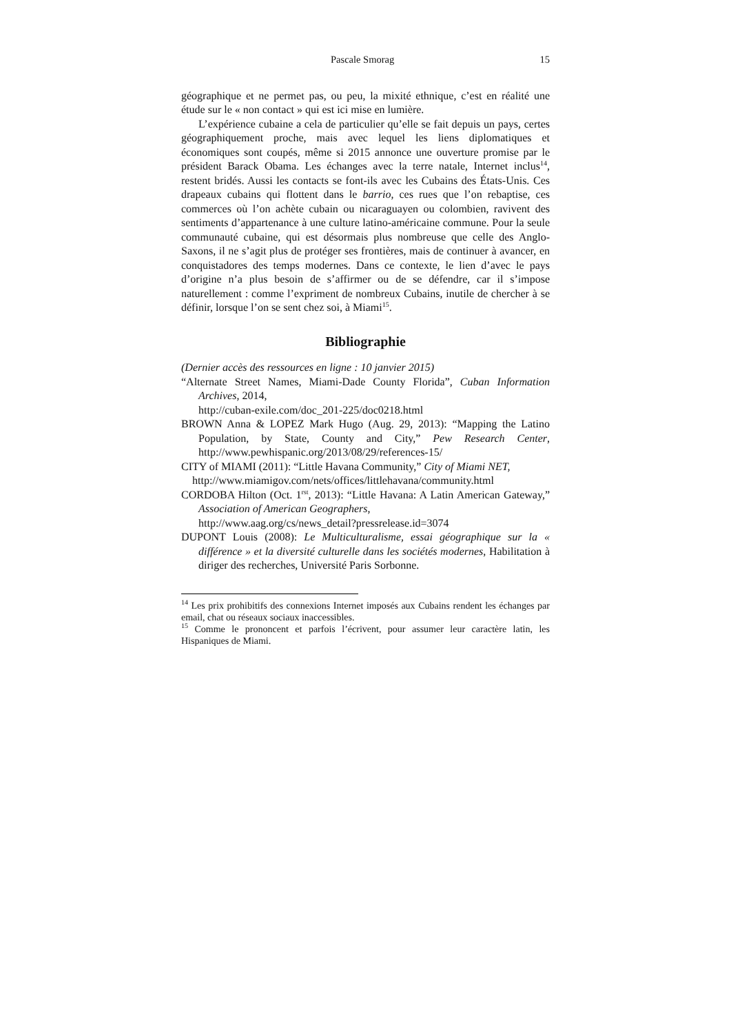Pascale Smorag 15
géographique et ne permet pas, ou peu, la mixité ethnique, c’est en réalité une étude sur le « non contact » qui est ici mise en lumière.
L’expérience cubaine a cela de particulier qu’elle se fait depuis un pays, certes géographiquement proche, mais avec lequel les liens diplomatiques et économiques sont coupés, même si 2015 annonce une ouverture promise par le président Barack Obama. Les échanges avec la terre natale, Internet inclus<sup>14</sup>, restent bridés. Aussi les contacts se font-ils avec les Cubains des États-Unis. Ces drapeaux cubains qui flottent dans le barrio, ces rues que l’on rebaptise, ces commerces où l’on achète cubain ou nicaraguayen ou colombien, ravivent des sentiments d’appartenance à une culture latino-américaine commune. Pour la seule communauté cubaine, qui est désormais plus nombreuse que celle des Anglo-Saxons, il ne s’agit plus de protéger ses frontières, mais de continuer à avancer, en conquistadores des temps modernes. Dans ce contexte, le lien d’avec le pays d’origine n’a plus besoin de s’affirmer ou de se défendre, car il s’impose naturellement : comme l’expriment de nombreux Cubains, inutile de chercher à se définir, lorsque l’on se sent chez soi, à Miami<sup>15</sup>.
Bibliographie
(Dernier accès des ressources en ligne : 10 janvier 2015)
“Alternate Street Names, Miami-Dade County Florida”, Cuban Information Archives, 2014,
http://cuban-exile.com/doc_201-225/doc0218.html
BROWN Anna & LOPEZ Mark Hugo (Aug. 29, 2013): “Mapping the Latino Population, by State, County and City,” Pew Research Center, http://www.pewhispanic.org/2013/08/29/references-15/
CITY of MIAMI (2011): “Little Havana Community,” City of Miami NET,
http://www.miamigov.com/nets/offices/littlehavana/community.html
CORDOBA Hilton (Oct. 1<sup>rst</sup>, 2013): “Little Havana: A Latin American Gateway,” Association of American Geographers,
http://www.aag.org/cs/news_detail?pressrelease.id=3074
DUPONT Louis (2008): Le Multiculturalisme, essai géographique sur la « différence » et la diversité culturelle dans les sociétés modernes, Habilitation à diriger des recherches, Université Paris Sorbonne.
<sup>14</sup> Les prix prohibitifs des connexions Internet imposés aux Cubains rendent les échanges par email, chat ou réseaux sociaux inaccessibles.
<sup>15</sup> Comme le prononcent et parfois l’écrivent, pour assumer leur caractère latin, les Hispaniques de Miami.